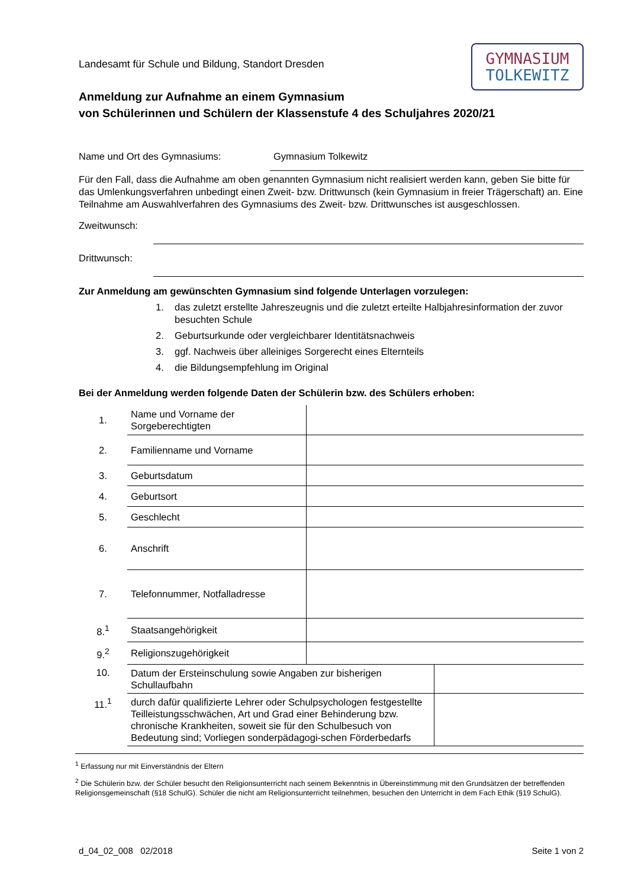GYMNASIUM
TOLKEWITZ
Landesamt für Schule und Bildung, Standort Dresden
Anmeldung zur Aufnahme an einem Gymnasium
von Schülerinnen und Schülern der Klassenstufe 4 des Schuljahres 2020/21
Name und Ort des Gymnasiums: Gymnasium Tolkewitz
Für den Fall, dass die Aufnahme am oben genannten Gymnasium nicht realisiert werden kann, geben Sie bitte für das Umlenkungsverfahren unbedingt einen Zweit- bzw. Drittwunsch (kein Gymnasium in freier Trägerschaft) an. Eine Teilnahme am Auswahlverfahren des Gymnasiums des Zweit- bzw. Drittwunsches ist ausgeschlossen.
Zweitwunsch:
Drittwunsch:
Zur Anmeldung am gewünschten Gymnasium sind folgende Unterlagen vorzulegen:
1. das zuletzt erstellte Jahreszeugnis und die zuletzt erteilte Halbjahresinformation der zuvor besuchten Schule
2. Geburtsurkunde oder vergleichbarer Identitätsnachweis
3. ggf. Nachweis über alleiniges Sorgerecht eines Elternteils
4. die Bildungsempfehlung im Original
Bei der Anmeldung werden folgende Daten der Schülerin bzw. des Schülers erhoben:
| 1. | Name und Vorname der Sorgeberechtigten | | |
| 2. | Familienname und Vorname | | |
| 3. | Geburtsdatum | | |
| 4. | Geburtsort | | |
| 5. | Geschlecht | | |
| 6. | Anschrift | | |
| 7. | Telefonnummer, Notfalladresse | | |
| 8.<sup>1</sup> | Staatsangehörigkeit | | |
| 9.<sup>2</sup> | Religionszugehörigkeit | | |
| 10. | Datum der Ersteinschulung sowie Angaben zur bisherigen Schullaufbahn | | |
| 11.<sup>1</sup> | durch dafür qualifizierte Lehrer oder Schulpsychologen festgestellte Teilleistungsschwächen, Art und Grad einer Behinderung bzw. chronische Krankheiten, soweit sie für den Schulbesuch von Bedeutung sind; Vorliegen sonderpädagogi-schen Förderbedarfs | | |
<sup>1</sup> Erfassung nur mit Einverständnis der Eltern
<sup>2</sup> Die Schülerin bzw. der Schüler besucht den Religionsunterricht nach seinem Bekenntnis in Übereinstimmung mit den Grundsätzen der betreffenden Religionsgemeinschaft (§18 SchulG). Schüler die nicht am Religionsunterricht teilnehmen, besuchen den Unterricht in dem Fach Ethik (§19 SchulG).
d_04_02_008 02/2018 Seite 1 von 2